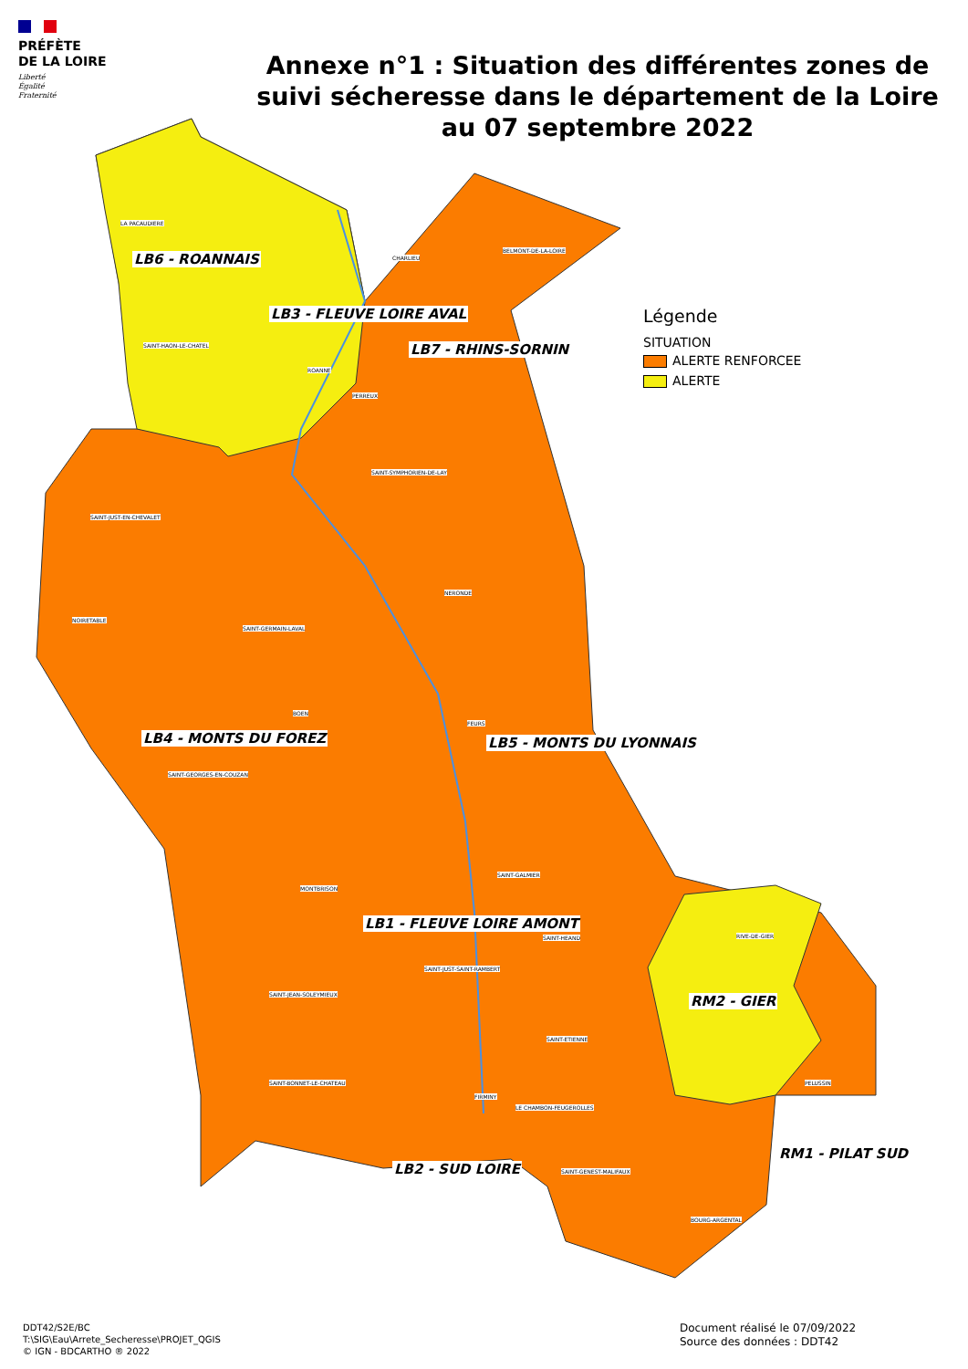PRÉFÈTE
DE LA LOIRE
Liberté
Égalité
Fraternité
Annexe n°1 : Situation des différentes zones de suivi sécheresse dans le département de la Loire au 07 septembre 2022
LA PACAUDIERE
LB6 - ROANNAIS CHARLIEU
BELMONT-DE-LA-LOIRE
LB3 - FLEUVE LOIRE AVAL
LB7 - RHINS-SORNIN
SAINT-HAON-LE-CHATEL
ROANNE
PERREUX
SAINT-SYMPHORIEN-DE-LAY
SAINT-JUST-EN-CHEVALET
NERONDE
NOIRETABLE
SAINT-GERMAIN-LAVAL
BOEN
FEURS
LB4 - MONTS DU FOREZ LB5 - MONTS DU LYONNAIS
SAINT-GEORGES-EN-COUZAN
SAINT-GALMIER
MONTBRISON
LB1 - FLEUVE LOIRE AMONT
RIVE-DE-GIER
SAINT-HEAND
SAINT-JUST-SAINT-RAMBERT
SAINT-JEAN-SOLEYMIEUX RM2 - GIER
SAINT-ETIENNE
SAINT-BONNET-LE-CHATEAU PELUSSIN
FIRMINY
LE CHAMBON-FEUGEROLLES
RM1 - PILAT SUD
LB2 - SUD LOIRE SAINT-GENEST-MALIFAUX
BOURG-ARGENTAL
Légende
SITUATION
ALERTE RENFORCEE
ALERTE
DDT42/S2E/BC
T:\SIG\Eau\Arrete_Secheresse\PROJET_QGIS
© IGN - BDCARTHO ® 2022
Document réalisé le 07/09/2022
Source des données : DDT42